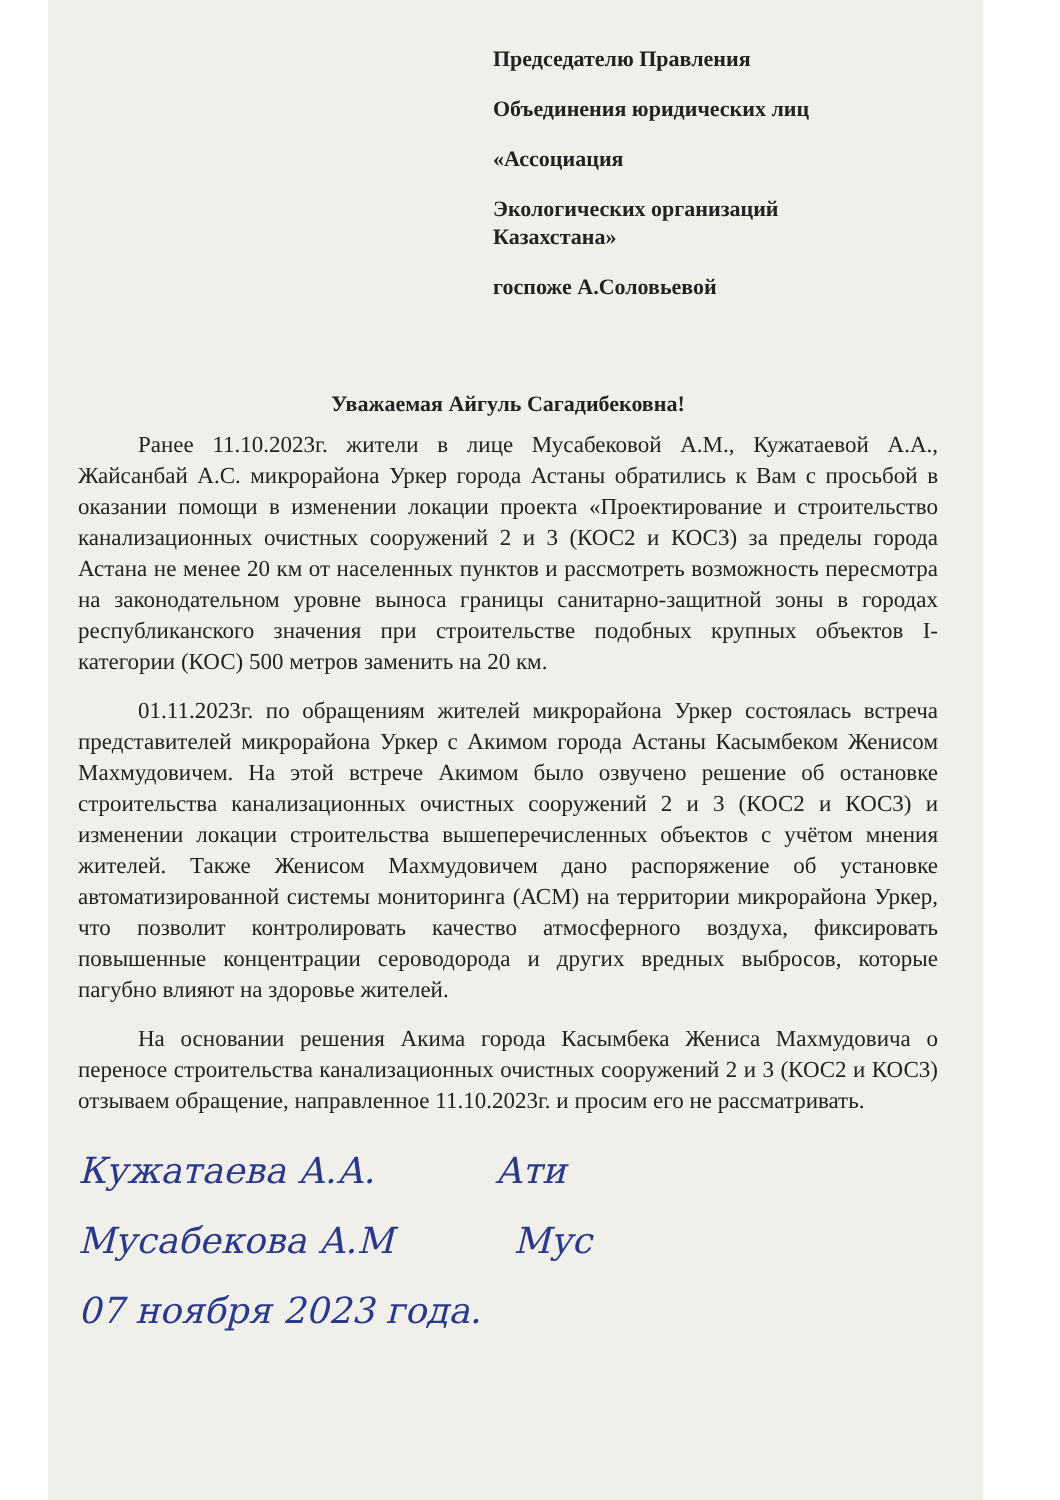Председателю Правления
Объединения юридических лиц
«Ассоциация
Экологических организаций
Казахстана»
госпоже А.Соловьевой
Уважаемая Айгуль Сагадибековна!
Ранее 11.10.2023г. жители в лице Мусабековой А.М., Кужатаевой А.А., Жайсанбай А.С. микрорайона Уркер города Астаны обратились к Вам с просьбой в оказании помощи в изменении локации проекта «Проектирование и строительство канализационных очистных сооружений 2 и 3 (КОС2 и КОС3) за пределы города Астана не менее 20 км от населенных пунктов и рассмотреть возможность пересмотра на законодательном уровне выноса границы санитарно-защитной зоны в городах республиканского значения при строительстве подобных крупных объектов I-категории (КОС) 500 метров заменить на 20 км.
01.11.2023г. по обращениям жителей микрорайона Уркер состоялась встреча представителей микрорайона Уркер с Акимом города Астаны Касымбеком Женисом Махмудовичем. На этой встрече Акимом было озвучено решение об остановке строительства канализационных очистных сооружений 2 и 3 (КОС2 и КОС3) и изменении локации строительства вышеперечисленных объектов с учётом мнения жителей. Также Женисом Махмудовичем дано распоряжение об установке автоматизированной системы мониторинга (АСМ) на территории микрорайона Уркер, что позволит контролировать качество атмосферного воздуха, фиксировать повышенные концентрации сероводорода и других вредных выбросов, которые пагубно влияют на здоровье жителей.
На основании решения Акима города Касымбека Жениса Махмудовича о переносе строительства канализационных очистных сооружений 2 и 3 (КОС2 и КОС3) отзываем обращение, направленное 11.10.2023г. и просим его не рассматривать.
Кужатаева А.А. Ати
Мусабекова А.М Мус
07 ноября 2023 года.